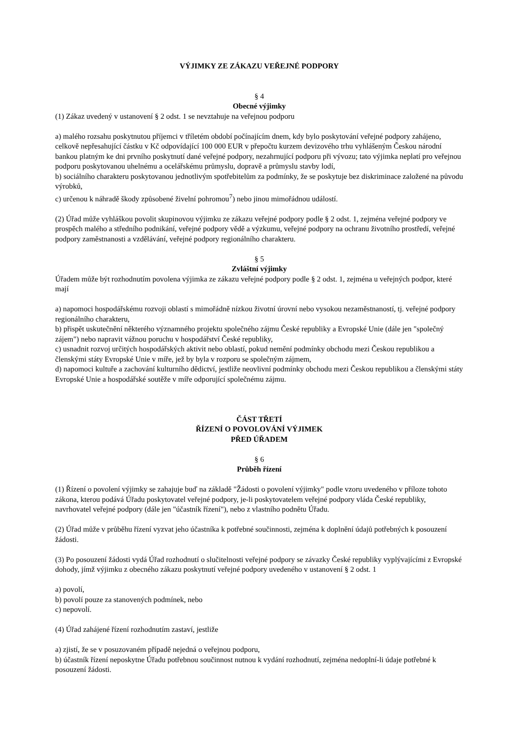VÝJIMKY ZE ZÁKAZU VEŘEJNÉ PODPORY
§ 4
Obecné výjimky
(1) Zákaz uvedený v ustanovení § 2 odst. 1 se nevztahuje na veřejnou podporu
a) malého rozsahu poskytnutou příjemci v tříletém období počínajícím dnem, kdy bylo poskytování veřejné podpory zahájeno, celkově nepřesahující částku v Kč odpovídající 100 000 EUR v přepočtu kurzem devizového trhu vyhlášeným Českou národní bankou platným ke dni prvního poskytnutí dané veřejné podpory, nezahrnující podporu při vývozu; tato výjimka neplatí pro veřejnou podporu poskytovanou uhelnému a ocelářskému průmyslu, dopravě a průmyslu stavby lodí,
b) sociálního charakteru poskytovanou jednotlivým spotřebitelům za podmínky, že se poskytuje bez diskriminace založené na původu výrobků,
c) určenou k náhradě škody způsobené živelní pohromou<sup>7</sup>) nebo jinou mimořádnou událostí.
(2) Úřad může vyhláškou povolit skupinovou výjimku ze zákazu veřejné podpory podle § 2 odst. 1, zejména veřejné podpory ve prospěch malého a středního podnikání, veřejné podpory vědě a výzkumu, veřejné podpory na ochranu životního prostředí, veřejné podpory zaměstnanosti a vzdělávání, veřejné podpory regionálního charakteru.
§ 5
Zvláštní výjimky
Úřadem může být rozhodnutím povolena výjimka ze zákazu veřejné podpory podle § 2 odst. 1, zejména u veřejných podpor, které mají
a) napomoci hospodářskému rozvoji oblastí s mimořádně nízkou životní úrovní nebo vysokou nezaměstnaností, tj. veřejné podpory regionálního charakteru,
b) přispět uskutečnění některého významného projektu společného zájmu České republiky a Evropské Unie (dále jen "společný zájem") nebo napravit vážnou poruchu v hospodářství České republiky,
c) usnadnit rozvoj určitých hospodářských aktivit nebo oblastí, pokud nemění podmínky obchodu mezi Českou republikou a členskými státy Evropské Unie v míře, jež by byla v rozporu se společným zájmem,
d) napomoci kultuře a zachování kulturního dědictví, jestliže neovlivní podmínky obchodu mezi Českou republikou a členskými státy Evropské Unie a hospodářské soutěže v míře odporující společnému zájmu.
ČÁST TŘETÍ
ŘÍZENÍ O POVOLOVÁNÍ VÝJIMEK
PŘED ÚŘADEM
§ 6
Průběh řízení
(1) Řízení o povolení výjimky se zahajuje buď na základě "Žádosti o povolení výjimky" podle vzoru uvedeného v příloze tohoto zákona, kterou podává Úřadu poskytovatel veřejné podpory, je-li poskytovatelem veřejné podpory vláda České republiky, navrhovatel veřejné podpory (dále jen "účastník řízení"), nebo z vlastního podnětu Úřadu.
(2) Úřad může v průběhu řízení vyzvat jeho účastníka k potřebné součinnosti, zejména k doplnění údajů potřebných k posouzení žádosti.
(3) Po posouzení žádosti vydá Úřad rozhodnutí o slučitelnosti veřejné podpory se závazky České republiky vyplývajícími z Evropské dohody, jímž výjimku z obecného zákazu poskytnutí veřejné podpory uvedeného v ustanovení § 2 odst. 1
a) povolí,
b) povolí pouze za stanovených podmínek, nebo
c) nepovolí.
(4) Úřad zahájené řízení rozhodnutím zastaví, jestliže
a) zjistí, že se v posuzovaném případě nejedná o veřejnou podporu,
b) účastník řízení neposkytne Úřadu potřebnou součinnost nutnou k vydání rozhodnutí, zejména nedoplní-li údaje potřebné k posouzení žádosti.